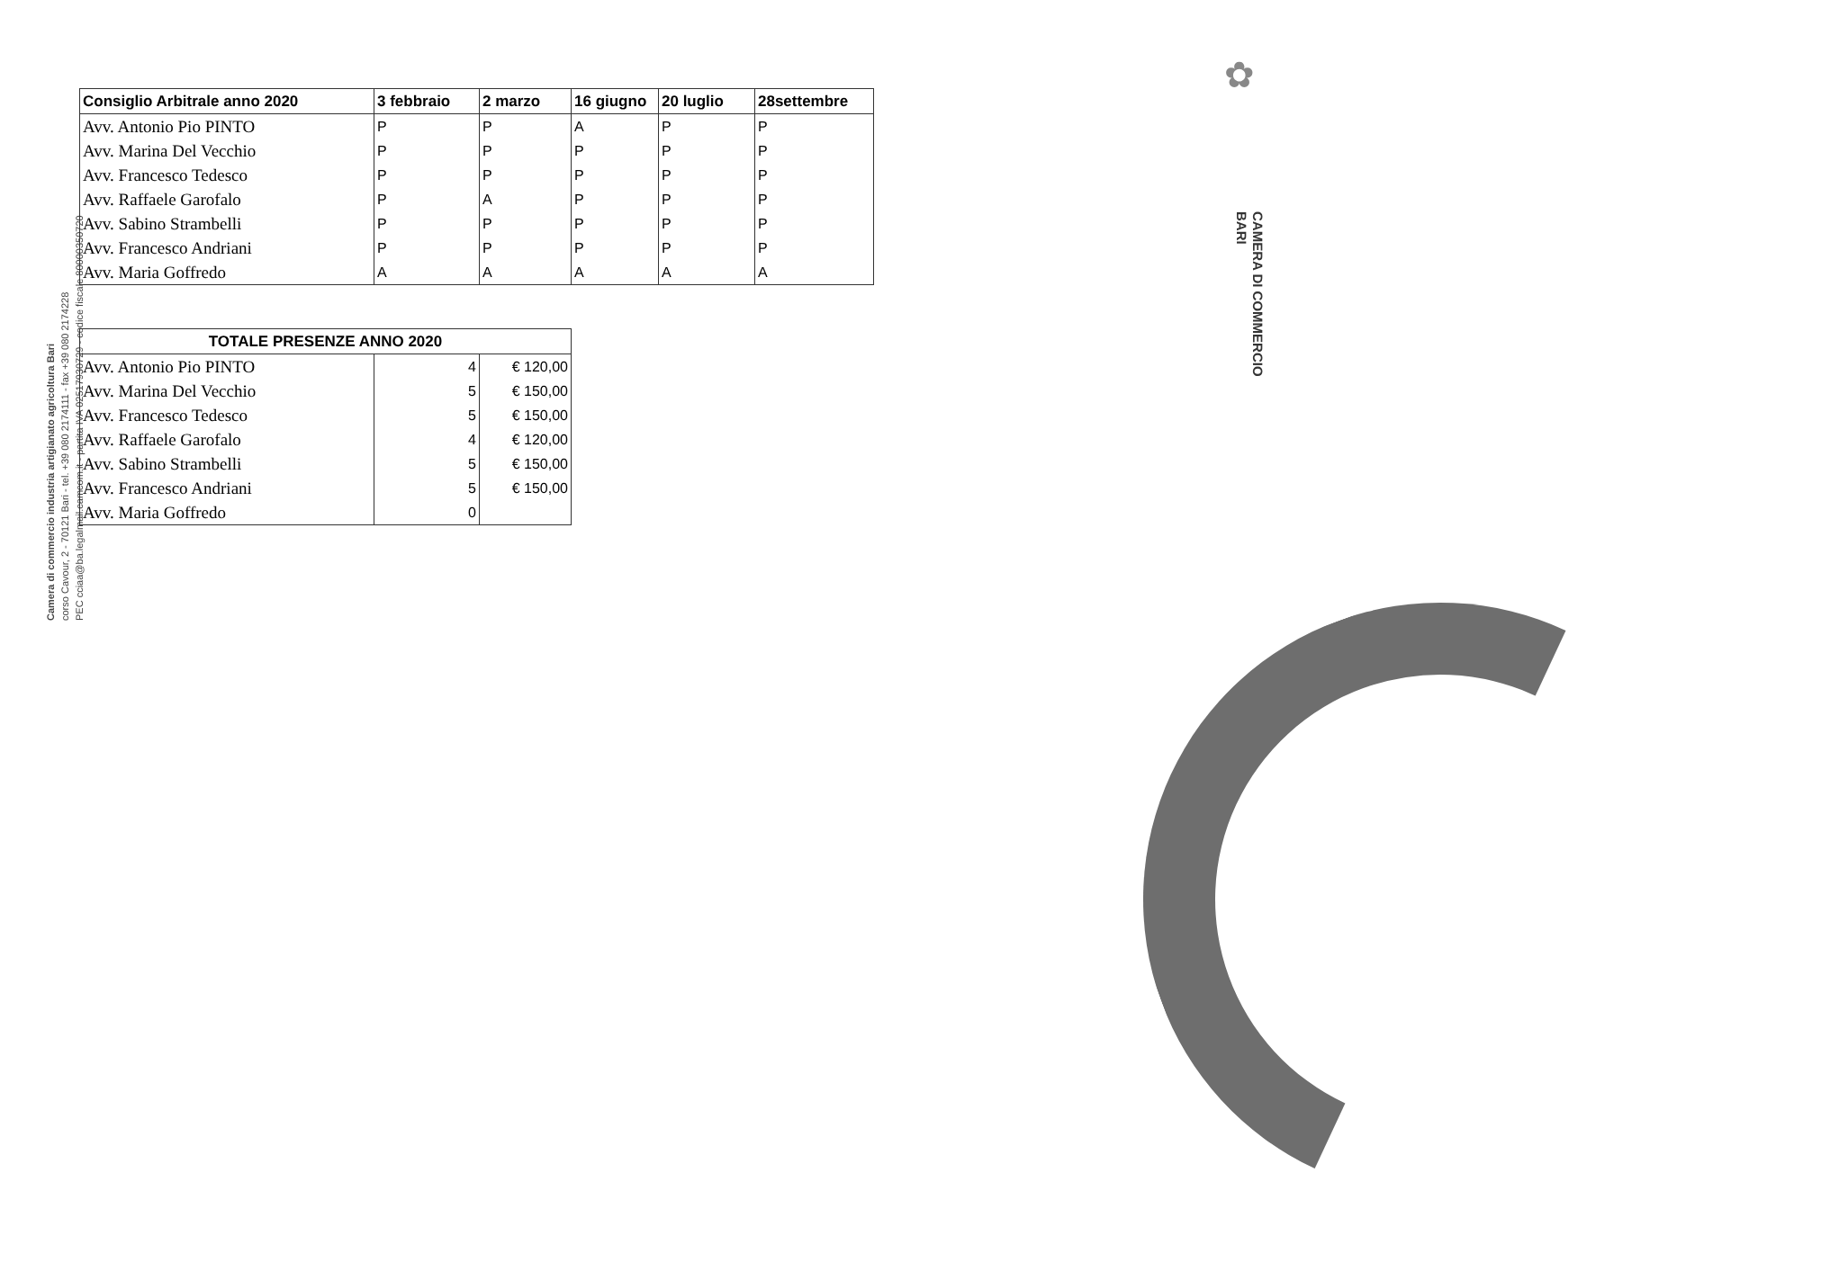Camera di commercio industria artigianato agricoltura Bari
corso Cavour, 2 - 70121 Bari - tel. +39 080 2174111 - fax +39 080 2174228
PEC cciaa@ba.legalmail.camcom.it - partita IVA 02517930729 - codice fiscale 80000350720
✿
CAMERA DI COMMERCIO
BARI
| Consiglio Arbitrale anno 2020 | 3 febbraio | 2 marzo | 16 giugno | 20 luglio | 28settembre |
| --- | --- | --- | --- | --- | --- |
| Avv. Antonio Pio PINTO | P | P | A | P | P |
| Avv. Marina Del Vecchio | P | P | P | P | P |
| Avv. Francesco Tedesco | P | P | P | P | P |
| Avv. Raffaele Garofalo | P | A | P | P | P |
| Avv. Sabino Strambelli | P | P | P | P | P |
| Avv. Francesco Andriani | P | P | P | P | P |
| Avv. Maria Goffredo | A | A | A | A | A |
| TOTALE PRESENZE ANNO 2020 | | |
| --- | --- | --- |
| Avv. Antonio Pio PINTO | 4 | € 120,00 |
| Avv. Marina Del Vecchio | 5 | € 150,00 |
| Avv. Francesco Tedesco | 5 | € 150,00 |
| Avv. Raffaele Garofalo | 4 | € 120,00 |
| Avv. Sabino Strambelli | 5 | € 150,00 |
| Avv. Francesco Andriani | 5 | € 150,00 |
| Avv. Maria Goffredo | 0 | |